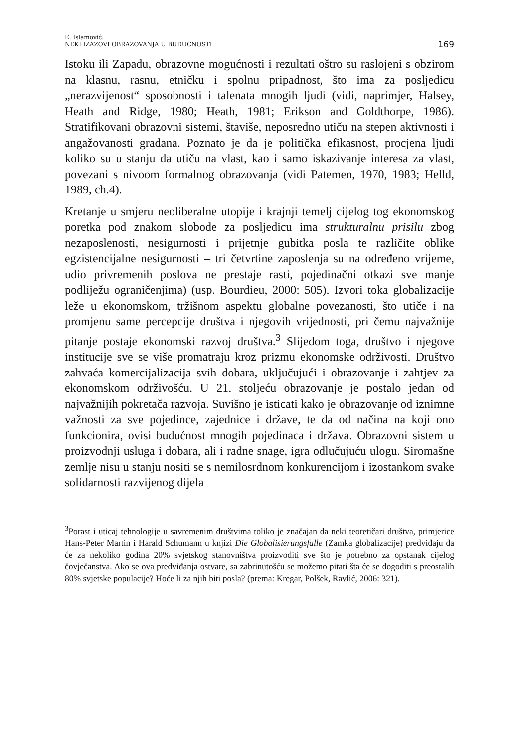E. Islamović:
NEKI IZAZOVI OBRAZOVANJA U BUDUĆNOSTI
169
Istoku ili Zapadu, obrazovne mogućnosti i rezultati oštro su raslojeni s obzirom na klasnu, rasnu, etničku i spolnu pripadnost, što ima za posljedicu „nerazvijenost“ sposobnosti i talenata mnogih ljudi (vidi, naprimjer, Halsey, Heath and Ridge, 1980; Heath, 1981; Erikson and Goldthorpe, 1986). Stratifikovani obrazovni sistemi, štaviše, neposredno utiču na stepen aktivnosti i angažovanosti građana. Poznato je da je politička efikasnost, procjena ljudi koliko su u stanju da utiču na vlast, kao i samo iskazivanje interesa za vlast, povezani s nivoom formalnog obrazovanja (vidi Patemen, 1970, 1983; Helld, 1989, ch.4).
Kretanje u smjeru neoliberalne utopije i krajnji temelj cijelog tog ekonomskog poretka pod znakom slobode za posljedicu ima strukturalnu prisilu zbog nezaposlenosti, nesigurnosti i prijetnje gubitka posla te različite oblike egzistencijalne nesigurnosti – tri četvrtine zaposlenja su na određeno vrijeme, udio privremenih poslova ne prestaje rasti, pojedinačni otkazi sve manje podliježu ograničenjima) (usp. Bourdieu, 2000: 505). Izvori toka globalizacije leže u ekonomskom, tržišnom aspektu globalne povezanosti, što utiče i na promjenu same percepcije društva i njegovih vrijednosti, pri čemu najvažnije pitanje postaje ekonomski razvoj društva.<sup>3</sup> Slijedom toga, društvo i njegove institucije sve se više promatraju kroz prizmu ekonomske održivosti. Društvo zahvaća komercijalizacija svih dobara, uključujući i obrazovanje i zahtjev za ekonomskom održivošću. U 21. stoljeću obrazovanje je postalo jedan od najvažnijih pokretača razvoja. Suvišno je isticati kako je obrazovanje od iznimne važnosti za sve pojedince, zajednice i države, te da od načina na koji ono funkcionira, ovisi budućnost mnogih pojedinaca i država. Obrazovni sistem u proizvodnji usluga i dobara, ali i radne snage, igra odlučujuću ulogu. Siromašne zemlje nisu u stanju nositi se s nemilosrdnom konkurencijom i izostankom svake solidarnosti razvijenog dijela
<sup>3</sup> Porast i uticaj tehnologije u savremenim društvima toliko je značajan da neki teoretičari društva, primjerice Hans-Peter Martin i Harald Schumann u knjizi Die Globalisierungsfalle (Zamka globalizacije) predviđaju da će za nekoliko godina 20% svjetskog stanovništva proizvoditi sve što je potrebno za opstanak cijelog čovječanstva. Ako se ova predviđanja ostvare, sa zabrinutošću se možemo pitati šta će se dogoditi s preostalih 80% svjetske populacije? Hoće li za njih biti posla? (prema: Kregar, Polšek, Ravlić, 2006: 321).